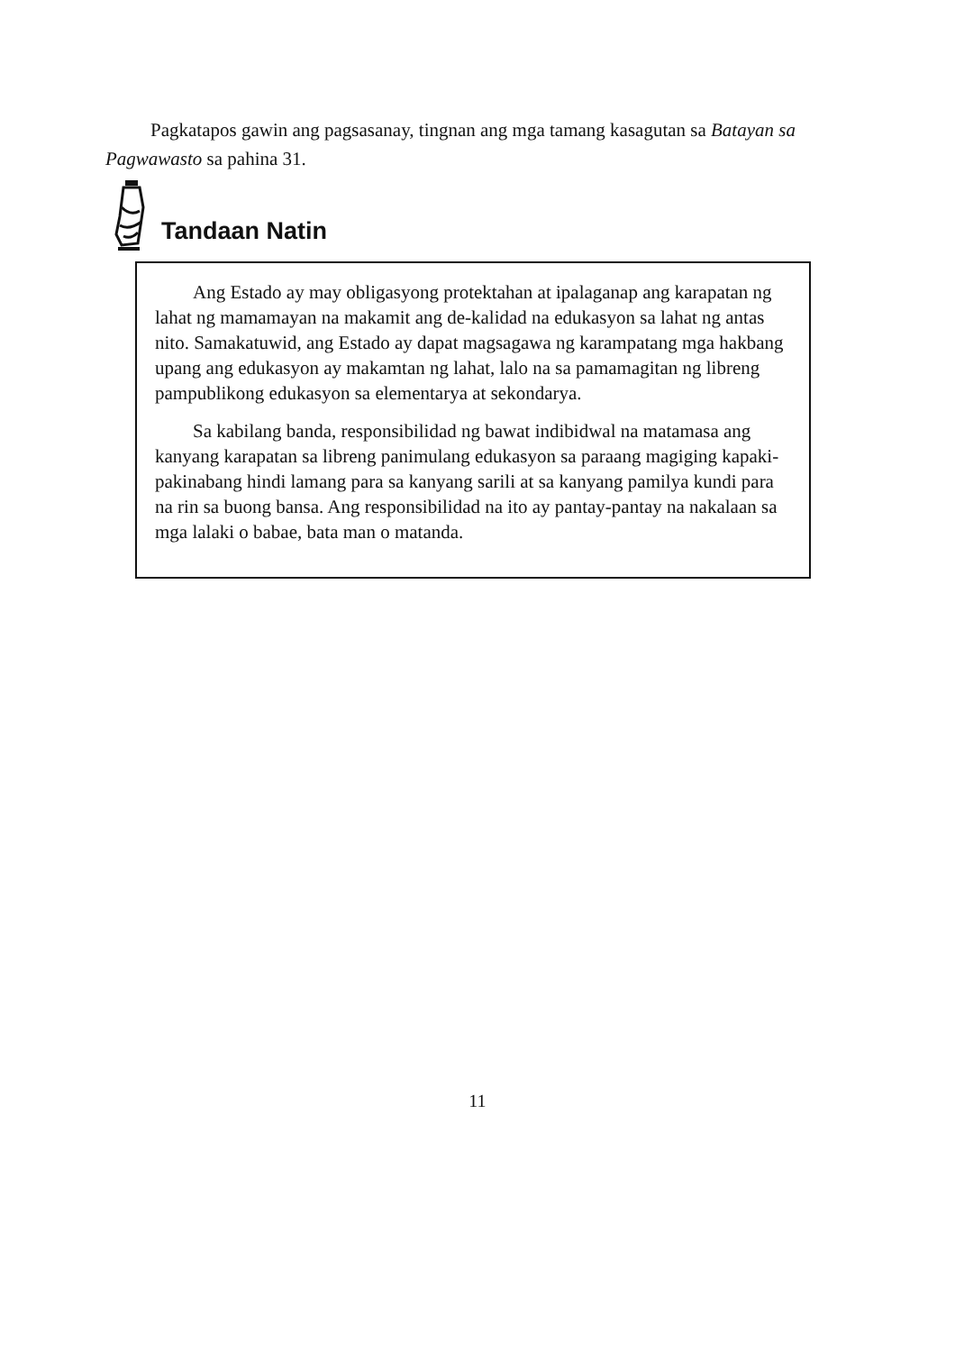Pagkatapos gawin ang pagsasanay, tingnan ang mga tamang kasagutan sa Batayan sa Pagwawasto sa pahina 31.
Tandaan Natin
Ang Estado ay may obligasyong protektahan at ipalaganap ang karapatan ng lahat ng mamamayan na makamit ang de-kalidad na edukasyon sa lahat ng antas nito. Samakatuwid, ang Estado ay dapat magsagawa ng karampatang mga hakbang upang ang edukasyon ay makamtan ng lahat, lalo na sa pamamagitan ng libreng pampublikong edukasyon sa elementarya at sekondarya.
Sa kabilang banda, responsibilidad ng bawat indibidwal na matamasa ang kanyang karapatan sa libreng panimulang edukasyon sa paraang magiging kapaki-pakinabang hindi lamang para sa kanyang sarili at sa kanyang pamilya kundi para na rin sa buong bansa. Ang responsibilidad na ito ay pantay-pantay na nakalaan sa mga lalaki o babae, bata man o matanda.
11